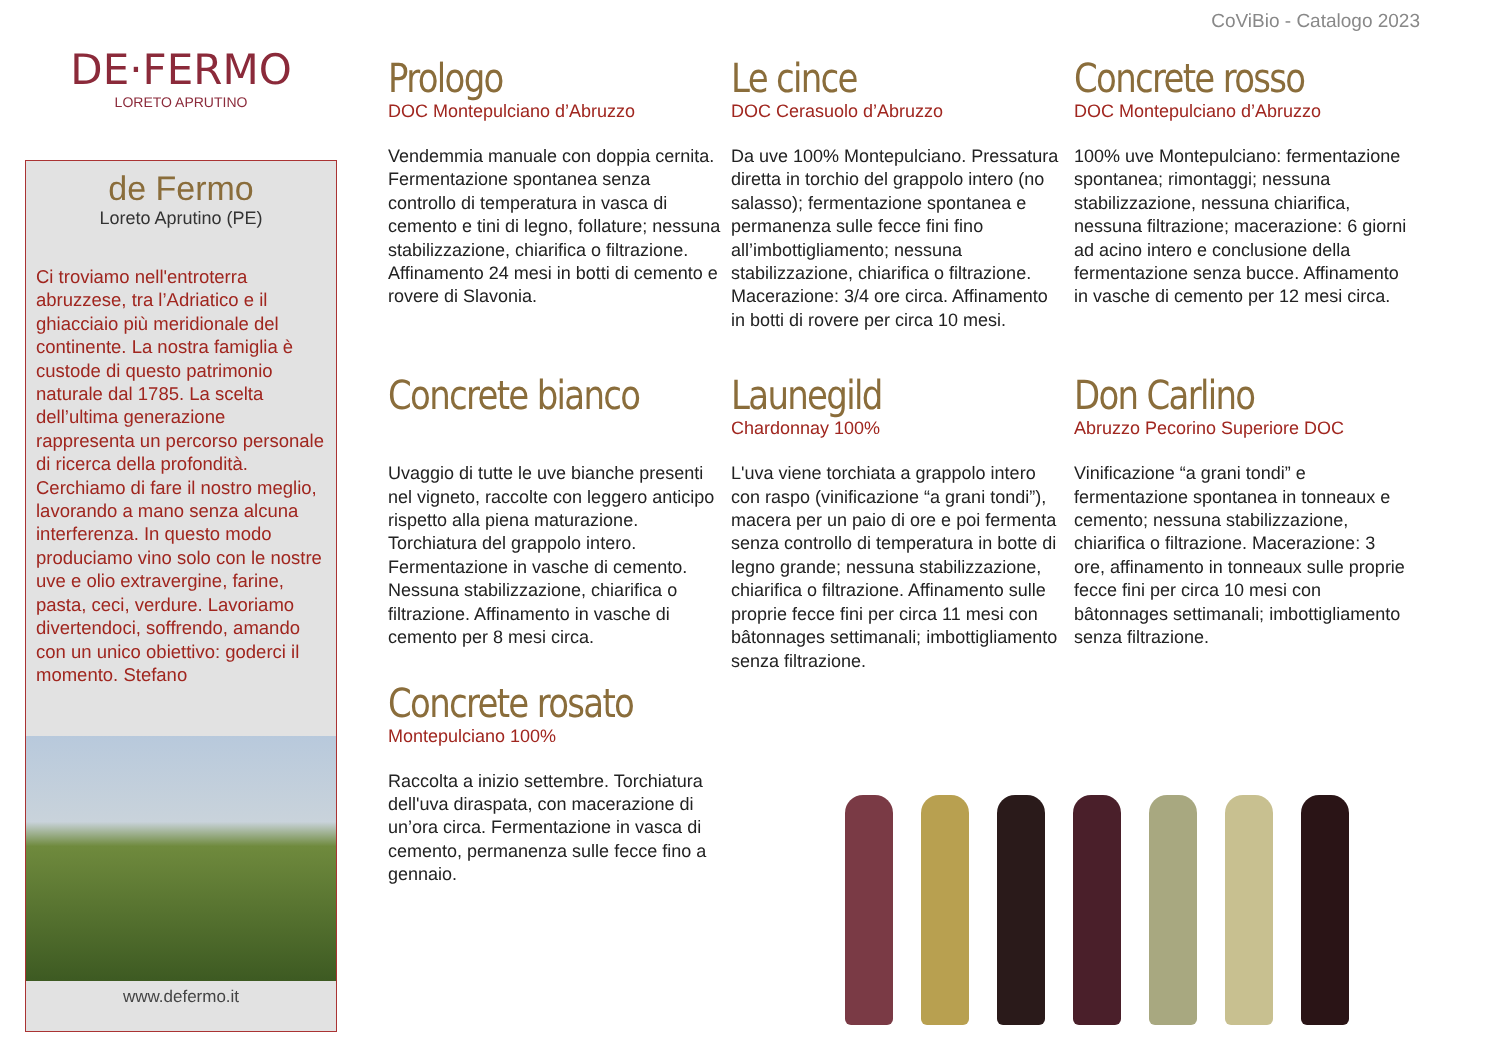CoViBio - Catalogo 2023
DE·FERMO
LORETO APRUTINO
de Fermo
Loreto Aprutino (PE)
Ci troviamo nell'entroterra abruzzese, tra l’Adriatico e il ghiacciaio più meridionale del continente. La nostra famiglia è custode di questo patrimonio naturale dal 1785. La scelta dell’ultima generazione rappresenta un percorso personale di ricerca della profondità. Cerchiamo di fare il nostro meglio, lavorando a mano senza alcuna interferenza. In questo modo produciamo vino solo con le nostre uve e olio extravergine, farine, pasta, ceci, verdure. Lavoriamo divertendoci, soffrendo, amando con un unico obiettivo: goderci il momento. Stefano
www.defermo.it
Prologo
DOC Montepulciano d’Abruzzo
Vendemmia manuale con doppia cernita. Fermentazione spontanea senza controllo di temperatura in vasca di cemento e tini di legno, follature; nessuna stabilizzazione, chiarifica o filtrazione. Affinamento 24 mesi in botti di cemento e rovere di Slavonia.
Le cince
DOC Cerasuolo d’Abruzzo
Da uve 100% Montepulciano. Pressatura diretta in torchio del grappolo intero (no salasso); fermentazione spontanea e permanenza sulle fecce fini fino all’imbottigliamento; nessuna stabilizzazione, chiarifica o filtrazione. Macerazione: 3/4 ore circa. Affinamento in botti di rovere per circa 10 mesi.
Concrete rosso
DOC Montepulciano d’Abruzzo
100% uve Montepulciano: fermentazione spontanea; rimontaggi; nessuna stabilizzazione, nessuna chiarifica, nessuna filtrazione; macerazione: 6 giorni ad acino intero e conclusione della fermentazione senza bucce. Affinamento in vasche di cemento per 12 mesi circa.
Concrete bianco
Uvaggio di tutte le uve bianche presenti nel vigneto, raccolte con leggero anticipo rispetto alla piena maturazione. Torchiatura del grappolo intero. Fermentazione in vasche di cemento. Nessuna stabilizzazione, chiarifica o filtrazione. Affinamento in vasche di cemento per 8 mesi circa.
Concrete rosato
Montepulciano 100%
Raccolta a inizio settembre. Torchiatura dell'uva diraspata, con macerazione di un’ora circa. Fermentazione in vasca di cemento, permanenza sulle fecce fino a gennaio.
Launegild
Chardonnay 100%
L'uva viene torchiata a grappolo intero con raspo (vinificazione “a grani tondi”), macera per un paio di ore e poi fermenta senza controllo di temperatura in botte di legno grande; nessuna stabilizzazione, chiarifica o filtrazione. Affinamento sulle proprie fecce fini per circa 11 mesi con bâtonnages settimanali; imbottigliamento senza filtrazione.
Don Carlino
Abruzzo Pecorino Superiore DOC
Vinificazione “a grani tondi” e fermentazione spontanea in tonneaux e cemento; nessuna stabilizzazione, chiarifica o filtrazione. Macerazione: 3 ore, affinamento in tonneaux sulle proprie fecce fini per circa 10 mesi con bâtonnages settimanali; imbottigliamento senza filtrazione.